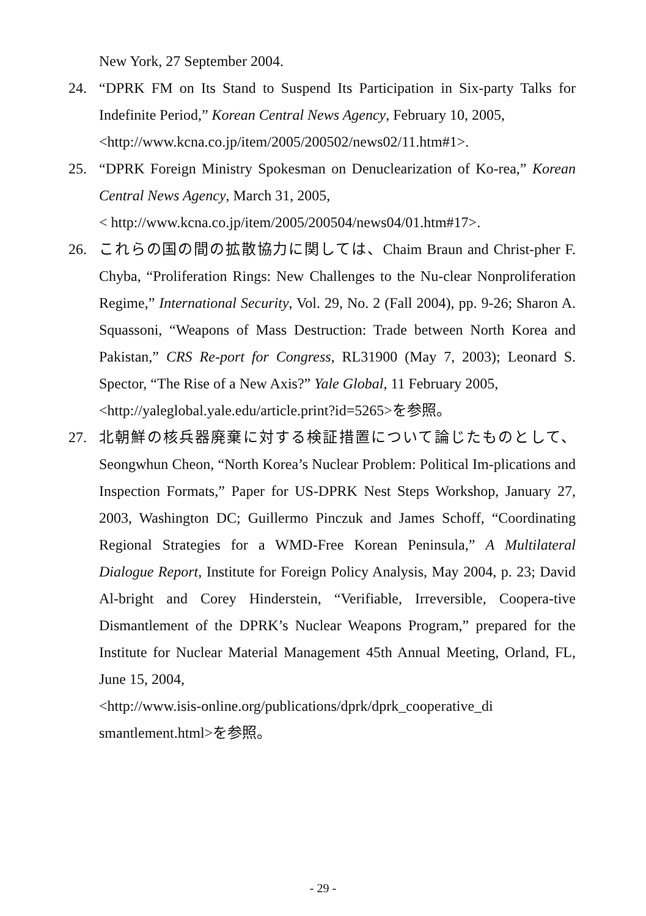New York, 27 September 2004.
24. “DPRK FM on Its Stand to Suspend Its Participation in Six-party Talks for Indefinite Period,” Korean Central News Agency, February 10, 2005,
<http://www.kcna.co.jp/item/2005/200502/news02/11.htm#1>.
25. “DPRK Foreign Ministry Spokesman on Denuclearization of Ko-rea,” Korean Central News Agency, March 31, 2005,
< http://www.kcna.co.jp/item/2005/200504/news04/01.htm#17>.
26. これらの国の間の拡散協力に関しては、Chaim Braun and Christ-pher F. Chyba, “Proliferation Rings: New Challenges to the Nu-clear Nonproliferation Regime,” International Security, Vol. 29, No. 2 (Fall 2004), pp. 9-26; Sharon A. Squassoni, “Weapons of Mass Destruction: Trade between North Korea and Pakistan,” CRS Re-port for Congress, RL31900 (May 7, 2003); Leonard S. Spector, “The Rise of a New Axis?” Yale Global, 11 February 2005,
<http://yaleglobal.yale.edu/article.print?id=5265>を参照。
27. 北朝鮮の核兵器廃棄に対する検証措置について論じたものとして、Seongwhun Cheon, “North Korea’s Nuclear Problem: Political Im-plications and Inspection Formats,” Paper for US-DPRK Nest Steps Workshop, January 27, 2003, Washington DC; Guillermo Pinczuk and James Schoff, “Coordinating Regional Strategies for a WMD-Free Korean Peninsula,” A Multilateral Dialogue Report, Institute for Foreign Policy Analysis, May 2004, p. 23; David Al-bright and Corey Hinderstein, “Verifiable, Irreversible, Coopera-tive Dismantlement of the DPRK’s Nuclear Weapons Program,” prepared for the Institute for Nuclear Material Management 45th Annual Meeting, Orland, FL, June 15, 2004,
<http://www.isis-online.org/publications/dprk/dprk_cooperative_di smantlement.html>を参照。
- 29 -